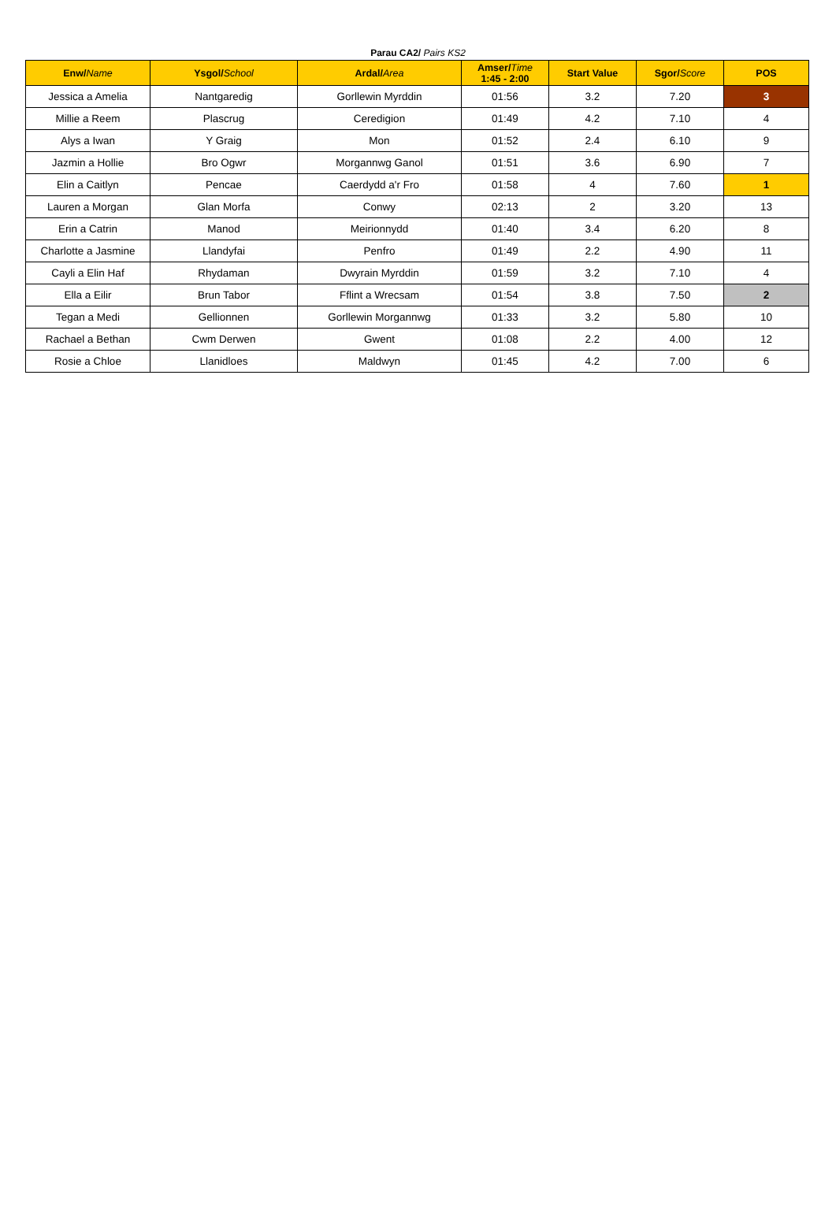Parau CA2/ Pairs KS2
| Enw/ Name | Ysgol/ School | Ardal/ Area | Amser/ Time 1:45 - 2:00 | Start Value | Sgor/ Score | POS |
| --- | --- | --- | --- | --- | --- | --- |
| Jessica a Amelia | Nantgaredig | Gorllewin Myrddin | 01:56 | 3.2 | 7.20 | 3 |
| Millie a Reem | Plascrug | Ceredigion | 01:49 | 4.2 | 7.10 | 4 |
| Alys a Iwan | Y Graig | Mon | 01:52 | 2.4 | 6.10 | 9 |
| Jazmin a Hollie | Bro Ogwr | Morgannwg Ganol | 01:51 | 3.6 | 6.90 | 7 |
| Elin a Caitlyn | Pencae | Caerdydd a'r Fro | 01:58 | 4 | 7.60 | 1 |
| Lauren a Morgan | Glan Morfa | Conwy | 02:13 | 2 | 3.20 | 13 |
| Erin a Catrin | Manod | Meirionnydd | 01:40 | 3.4 | 6.20 | 8 |
| Charlotte a Jasmine | Llandyfai | Penfro | 01:49 | 2.2 | 4.90 | 11 |
| Cayli a Elin Haf | Rhydaman | Dwyrain Myrddin | 01:59 | 3.2 | 7.10 | 4 |
| Ella a Eilir | Brun Tabor | Fflint a Wrecsam | 01:54 | 3.8 | 7.50 | 2 |
| Tegan a Medi | Gellionnen | Gorllewin Morgannwg | 01:33 | 3.2 | 5.80 | 10 |
| Rachael a Bethan | Cwm Derwen | Gwent | 01:08 | 2.2 | 4.00 | 12 |
| Rosie a Chloe | Llanidloes | Maldwyn | 01:45 | 4.2 | 7.00 | 6 |